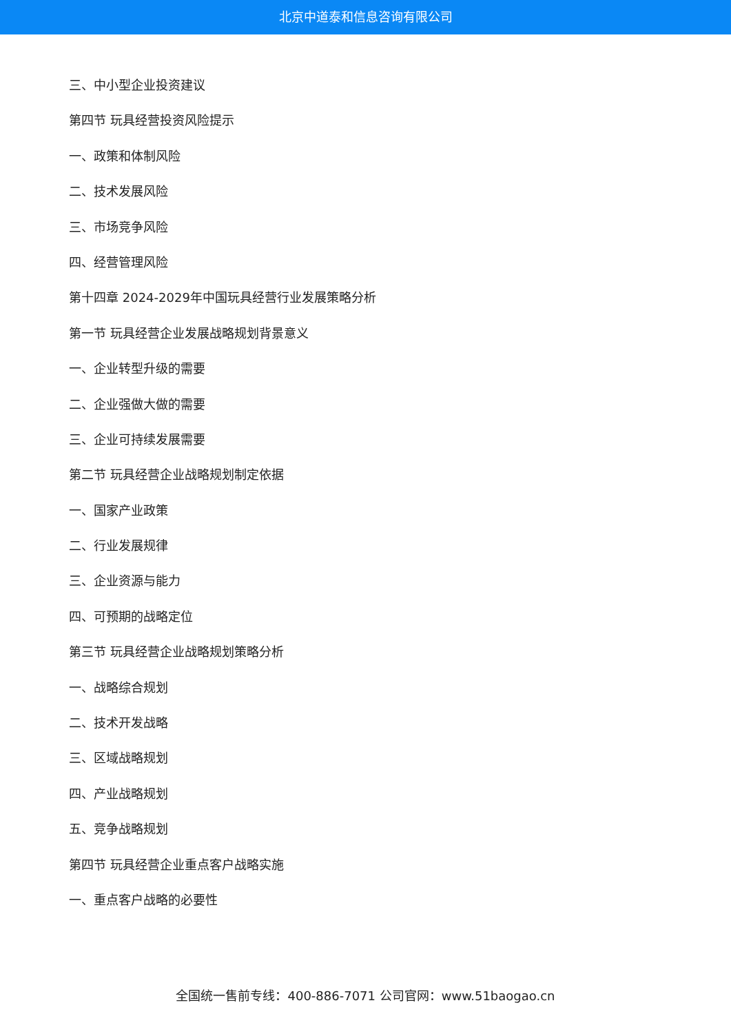北京中道泰和信息咨询有限公司
三、中小型企业投资建议
第四节 玩具经营投资风险提示
一、政策和体制风险
二、技术发展风险
三、市场竞争风险
四、经营管理风险
第十四章 2024-2029年中国玩具经营行业发展策略分析
第一节 玩具经营企业发展战略规划背景意义
一、企业转型升级的需要
二、企业强做大做的需要
三、企业可持续发展需要
第二节 玩具经营企业战略规划制定依据
一、国家产业政策
二、行业发展规律
三、企业资源与能力
四、可预期的战略定位
第三节 玩具经营企业战略规划策略分析
一、战略综合规划
二、技术开发战略
三、区域战略规划
四、产业战略规划
五、竞争战略规划
第四节 玩具经营企业重点客户战略实施
一、重点客户战略的必要性
全国统一售前专线：400-886-7071 公司官网：www.51baogao.cn